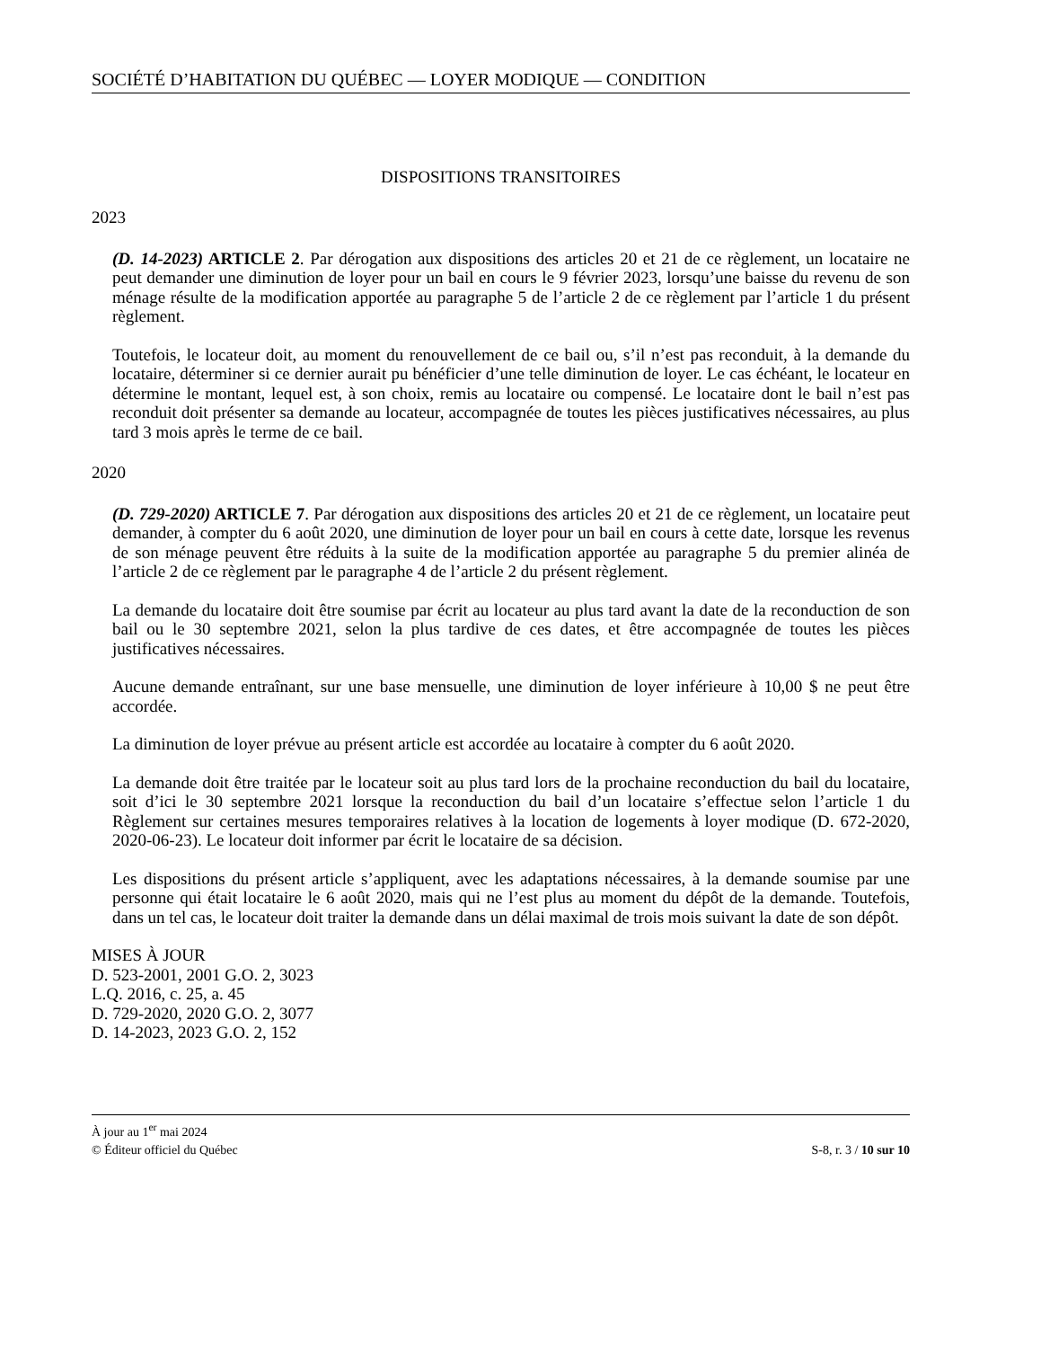SOCIÉTÉ D’HABITATION DU QUÉBEC — LOYER MODIQUE — CONDITION
DISPOSITIONS TRANSITOIRES
2023
(D. 14-2023) ARTICLE 2. Par dérogation aux dispositions des articles 20 et 21 de ce règlement, un locataire ne peut demander une diminution de loyer pour un bail en cours le 9 février 2023, lorsqu’une baisse du revenu de son ménage résulte de la modification apportée au paragraphe 5 de l’article 2 de ce règlement par l’article 1 du présent règlement.
Toutefois, le locateur doit, au moment du renouvellement de ce bail ou, s’il n’est pas reconduit, à la demande du locataire, déterminer si ce dernier aurait pu bénéficier d’une telle diminution de loyer. Le cas échéant, le locateur en détermine le montant, lequel est, à son choix, remis au locataire ou compensé. Le locataire dont le bail n’est pas reconduit doit présenter sa demande au locateur, accompagnée de toutes les pièces justificatives nécessaires, au plus tard 3 mois après le terme de ce bail.
2020
(D. 729-2020) ARTICLE 7. Par dérogation aux dispositions des articles 20 et 21 de ce règlement, un locataire peut demander, à compter du 6 août 2020, une diminution de loyer pour un bail en cours à cette date, lorsque les revenus de son ménage peuvent être réduits à la suite de la modification apportée au paragraphe 5 du premier alinéa de l’article 2 de ce règlement par le paragraphe 4 de l’article 2 du présent règlement.
La demande du locataire doit être soumise par écrit au locateur au plus tard avant la date de la reconduction de son bail ou le 30 septembre 2021, selon la plus tardive de ces dates, et être accompagnée de toutes les pièces justificatives nécessaires.
Aucune demande entraînant, sur une base mensuelle, une diminution de loyer inférieure à 10,00 $ ne peut être accordée.
La diminution de loyer prévue au présent article est accordée au locataire à compter du 6 août 2020.
La demande doit être traitée par le locateur soit au plus tard lors de la prochaine reconduction du bail du locataire, soit d’ici le 30 septembre 2021 lorsque la reconduction du bail d’un locataire s’effectue selon l’article 1 du Règlement sur certaines mesures temporaires relatives à la location de logements à loyer modique (D. 672-2020, 2020-06-23). Le locateur doit informer par écrit le locataire de sa décision.
Les dispositions du présent article s’appliquent, avec les adaptations nécessaires, à la demande soumise par une personne qui était locataire le 6 août 2020, mais qui ne l’est plus au moment du dépôt de la demande. Toutefois, dans un tel cas, le locateur doit traiter la demande dans un délai maximal de trois mois suivant la date de son dépôt.
MISES À JOUR
D. 523-2001, 2001 G.O. 2, 3023
L.Q. 2016, c. 25, a. 45
D. 729-2020, 2020 G.O. 2, 3077
D. 14-2023, 2023 G.O. 2, 152
À jour au 1<sup>er</sup> mai 2024
© Éditeur officiel du Québec S-8, r. 3 / 10 sur 10